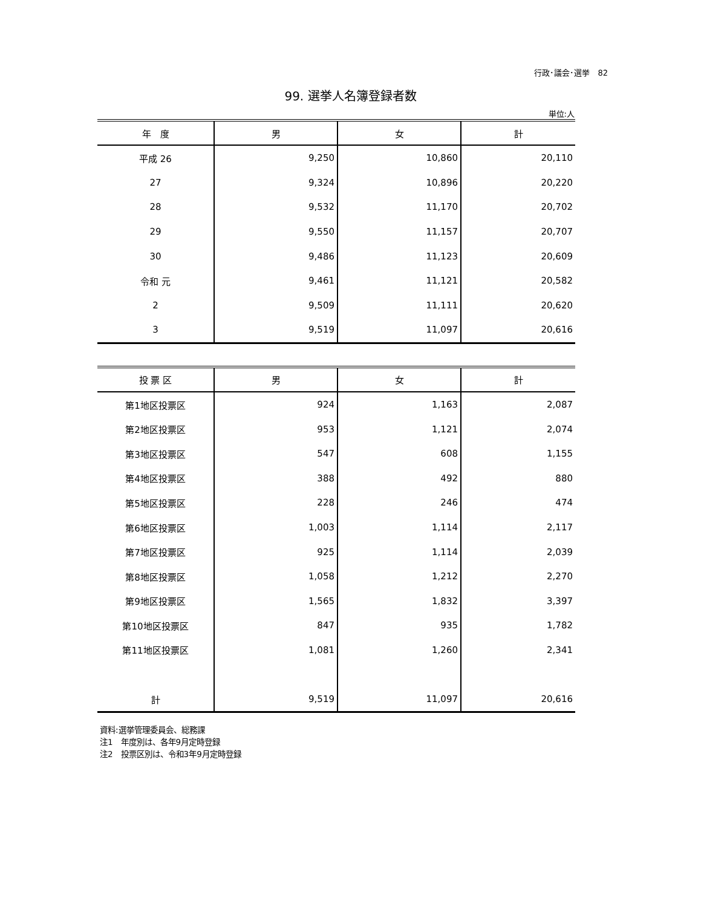行政･議会･選挙　82
99. 選挙人名簿登録者数
単位:人
| 年 度 | 男 | 女 | 計 |
| --- | --- | --- | --- |
| 平成 26 | 9,250 | 10,860 | 20,110 |
| 27 | 9,324 | 10,896 | 20,220 |
| 28 | 9,532 | 11,170 | 20,702 |
| 29 | 9,550 | 11,157 | 20,707 |
| 30 | 9,486 | 11,123 | 20,609 |
| 令和 元 | 9,461 | 11,121 | 20,582 |
| 2 | 9,509 | 11,111 | 20,620 |
| 3 | 9,519 | 11,097 | 20,616 |
| 投 票 区 | 男 | 女 | 計 |
| --- | --- | --- | --- |
| 第1地区投票区 | 924 | 1,163 | 2,087 |
| 第2地区投票区 | 953 | 1,121 | 2,074 |
| 第3地区投票区 | 547 | 608 | 1,155 |
| 第4地区投票区 | 388 | 492 | 880 |
| 第5地区投票区 | 228 | 246 | 474 |
| 第6地区投票区 | 1,003 | 1,114 | 2,117 |
| 第7地区投票区 | 925 | 1,114 | 2,039 |
| 第8地区投票区 | 1,058 | 1,212 | 2,270 |
| 第9地区投票区 | 1,565 | 1,832 | 3,397 |
| 第10地区投票区 | 847 | 935 | 1,782 |
| 第11地区投票区 | 1,081 | 1,260 | 2,341 |
| 計 | 9,519 | 11,097 | 20,616 |
資料:選挙管理委員会、総務課
注1　年度別は、各年9月定時登録
注2　投票区別は、令和3年9月定時登録